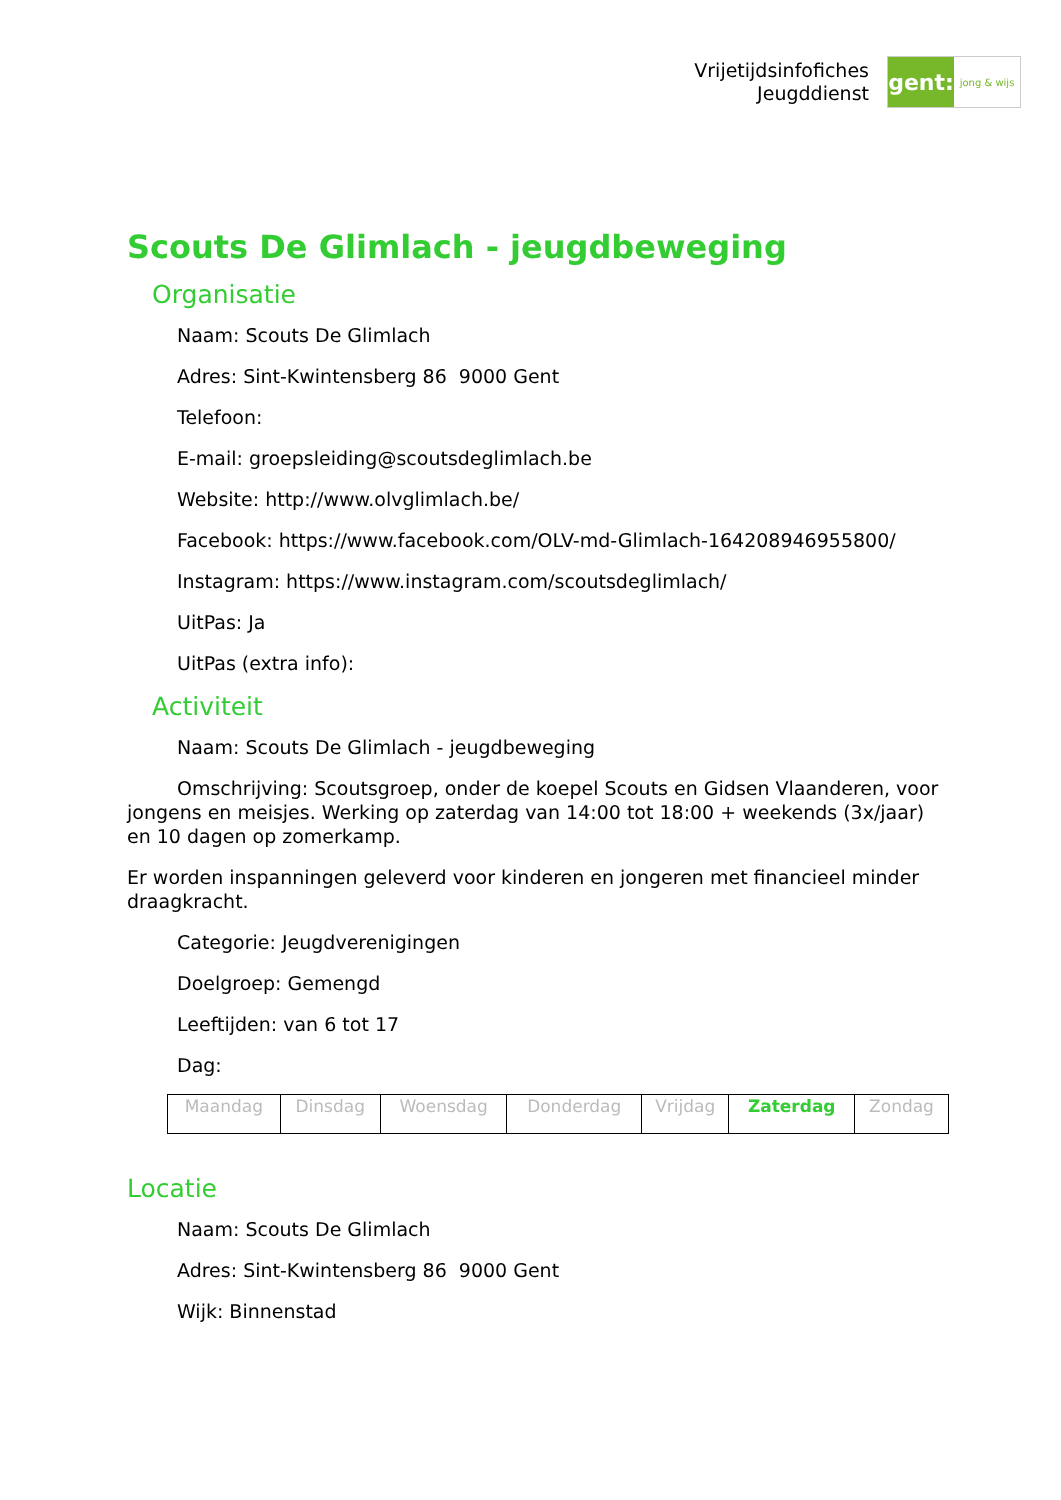Vrijetijdsinfofiches
Jeugddienst
gent:
jong & wijs
Scouts De Glimlach - jeugdbeweging
Organisatie
Naam: Scouts De Glimlach
Adres: Sint-Kwintensberg 86 9000 Gent
Telefoon:
E-mail: groepsleiding@scoutsdeglimlach.be
Website: http://www.olvglimlach.be/
Facebook: https://www.facebook.com/OLV-md-Glimlach-164208946955800/
Instagram: https://www.instagram.com/scoutsdeglimlach/
UitPas: Ja
UitPas (extra info):
Activiteit
Naam: Scouts De Glimlach - jeugdbeweging
Omschrijving: Scoutsgroep, onder de koepel Scouts en Gidsen Vlaanderen, voor jongens en meisjes. Werking op zaterdag van 14:00 tot 18:00 + weekends (3x/jaar) en 10 dagen op zomerkamp.
Er worden inspanningen geleverd voor kinderen en jongeren met financieel minder draagkracht.
Categorie: Jeugdverenigingen
Doelgroep: Gemengd
Leeftijden: van 6 tot 17
Dag:
| Maandag | Dinsdag | Woensdag | Donderdag | Vrijdag | Zaterdag | Zondag |
Locatie
Naam: Scouts De Glimlach
Adres: Sint-Kwintensberg 86 9000 Gent
Wijk: Binnenstad